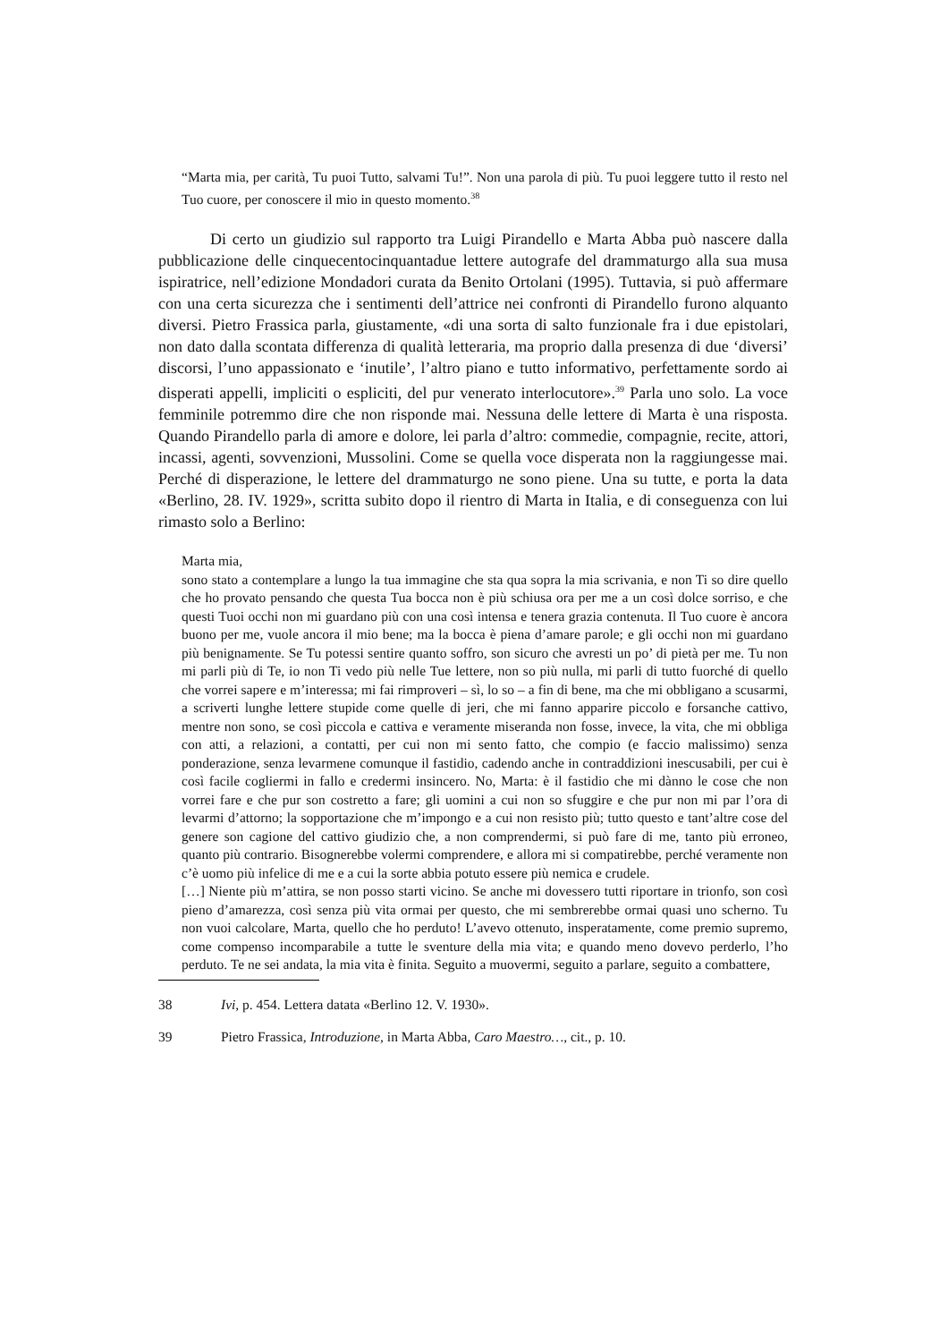“Marta mia, per carità, Tu puoi Tutto, salvami Tu!”. Non una parola di più. Tu puoi leggere tutto il resto nel Tuo cuore, per conoscere il mio in questo momento.<sup>38</sup>
Di certo un giudizio sul rapporto tra Luigi Pirandello e Marta Abba può nascere dalla pubblicazione delle cinquecentocinquantadue lettere autografe del drammaturgo alla sua musa ispiratrice, nell’edizione Mondadori curata da Benito Ortolani (1995). Tuttavia, si può affermare con una certa sicurezza che i sentimenti dell’attrice nei confronti di Pirandello furono alquanto diversi. Pietro Frassica parla, giustamente, «di una sorta di salto funzionale fra i due epistolari, non dato dalla scontata differenza di qualità letteraria, ma proprio dalla presenza di due ‘diversi’ discorsi, l’uno appassionato e ‘inutile’, l’altro piano e tutto informativo, perfettamente sordo ai disperati appelli, impliciti o espliciti, del pur venerato interlocutore».<sup>39</sup> Parla uno solo. La voce femminile potremmo dire che non risponde mai. Nessuna delle lettere di Marta è una risposta. Quando Pirandello parla di amore e dolore, lei parla d’altro: commedie, compagnie, recite, attori, incassi, agenti, sovvenzioni, Mussolini. Come se quella voce disperata non la raggiungesse mai. Perché di disperazione, le lettere del drammaturgo ne sono piene. Una su tutte, e porta la data «Berlino, 28. IV. 1929», scritta subito dopo il rientro di Marta in Italia, e di conseguenza con lui rimasto solo a Berlino:
Marta mia,
sono stato a contemplare a lungo la tua immagine che sta qua sopra la mia scrivania, e non Ti so dire quello che ho provato pensando che questa Tua bocca non è più schiusa ora per me a un così dolce sorriso, e che questi Tuoi occhi non mi guardano più con una così intensa e tenera grazia contenuta. Il Tuo cuore è ancora buono per me, vuole ancora il mio bene; ma la bocca è piena d’amare parole; e gli occhi non mi guardano più benignamente. Se Tu potessi sentire quanto soffro, son sicuro che avresti un po’ di pietà per me. Tu non mi parli più di Te, io non Ti vedo più nelle Tue lettere, non so più nulla, mi parli di tutto fuorché di quello che vorrei sapere e m’interessa; mi fai rimproveri – sì, lo so – a fin di bene, ma che mi obbligano a scusarmi, a scriverti lunghe lettere stupide come quelle di jeri, che mi fanno apparire piccolo e forsanche cattivo, mentre non sono, se così piccola e cattiva e veramente miseranda non fosse, invece, la vita, che mi obbliga con atti, a relazioni, a contatti, per cui non mi sento fatto, che compio (e faccio malissimo) senza ponderazione, senza levarmene comunque il fastidio, cadendo anche in contraddizioni inescusabili, per cui è così facile cogliermi in fallo e credermi insincero. No, Marta: è il fastidio che mi dànno le cose che non vorrei fare e che pur son costretto a fare; gli uomini a cui non so sfuggire e che pur non mi par l’ora di levarmi d’attorno; la sopportazione che m’impongo e a cui non resisto più; tutto questo e tant’altre cose del genere son cagione del cattivo giudizio che, a non comprendermi, si può fare di me, tanto più erroneo, quanto più contrario. Bisognerebbe volermi comprendere, e allora mi si compatirebbe, perché veramente non c’è uomo più infelice di me e a cui la sorte abbia potuto essere più nemica e crudele.
[…] Niente più m’attira, se non posso starti vicino. Se anche mi dovessero tutti riportare in trionfo, son così pieno d’amarezza, così senza più vita ormai per questo, che mi sembrerebbe ormai quasi uno scherno. Tu non vuoi calcolare, Marta, quello che ho perduto! L’avevo ottenuto, insperatamente, come premio supremo, come compenso incomparabile a tutte le sventure della mia vita; e quando meno dovevo perderlo, l’ho perduto. Te ne sei andata, la mia vita è finita. Seguito a muovermi, seguito a parlare, seguito a combattere,
38 Ivi, p. 454. Lettera datata «Berlino 12. V. 1930».
39 Pietro Frassica, Introduzione, in Marta Abba, Caro Maestro…, cit., p. 10.